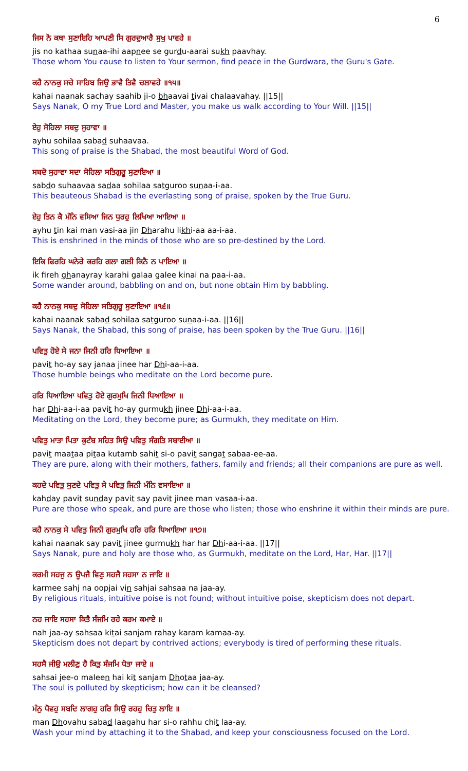6
ਜਿਸ ਨੋ ਕਥਾ ਸੁਣਾਇਹਿ ਆਪਣੀ ਸਿ ਗੁਰਦੁਆਰੈ ਸੁਖੁ ਪਾਵਹੇ ॥
jis no kathaa sunaa-ihi aapnee se gurdu-aarai sukh paavhay.
Those whom You cause to listen to Your sermon, find peace in the Gurdwara, the Guru's Gate.
ਕਹੈ ਨਾਨਕੁ ਸਚੇ ਸਾਹਿਬ ਜਿਉ ਭਾਵੈ ਤਿਵੈ ਚਲਾਵਹੇ ॥੧੫॥
kahai naanak sachay saahib ji-o bhaavai tivai chalaavahay. ||15||
Says Nanak, O my True Lord and Master, you make us walk according to Your Will. ||15||
ਏਹੁ ਸੋਹਿਲਾ ਸਬਦੁ ਸੁਹਾਵਾ ॥
ayhu sohilaa sabad suhaavaa.
This song of praise is the Shabad, the most beautiful Word of God.
ਸਬਦੋ ਸੁਹਾਵਾ ਸਦਾ ਸੋਹਿਲਾ ਸਤਿਗੁਰੂ ਸੁਣਾਇਆ ॥
sabdo suhaavaa sadaa sohilaa satguroo sunaa-i-aa.
This beauteous Shabad is the everlasting song of praise, spoken by the True Guru.
ਏਹੁ ਤਿਨ ਕੈ ਮੰਨਿ ਵਸਿਆ ਜਿਨ ਧੁਰਹੁ ਲਿਖਿਆ ਆਇਆ ॥
ayhu tin kai man vasi-aa jin Dharahu likhi-aa aa-i-aa.
This is enshrined in the minds of those who are so pre-destined by the Lord.
ਇਕਿ ਫਿਰਹਿ ਘਨੇਰੇ ਕਰਹਿ ਗਲਾ ਗਲੀ ਕਿਨੈ ਨ ਪਾਇਆ ॥
ik fireh ghanayray karahi galaa galee kinai na paa-i-aa.
Some wander around, babbling on and on, but none obtain Him by babbling.
ਕਹੈ ਨਾਨਕੁ ਸਬਦੁ ਸੋਹਿਲਾ ਸਤਿਗੁਰੂ ਸੁਣਾਇਆ ॥੧੬॥
kahai naanak sabad sohilaa satguroo sunaa-i-aa. ||16||
Says Nanak, the Shabad, this song of praise, has been spoken by the True Guru. ||16||
ਪਵਿਤੁ ਹੋਏ ਸੇ ਜਨਾ ਜਿਨੀ ਹਰਿ ਧਿਆਇਆ ॥
pavit ho-ay say janaa jinee har Dhi-aa-i-aa.
Those humble beings who meditate on the Lord become pure.
ਹਰਿ ਧਿਆਇਆ ਪਵਿਤੁ ਹੋਏ ਗੁਰਮੁਖਿ ਜਿਨੀ ਧਿਆਇਆ ॥
har Dhi-aa-i-aa pavit ho-ay gurmukh jinee Dhi-aa-i-aa.
Meditating on the Lord, they become pure; as Gurmukh, they meditate on Him.
ਪਵਿਤੁ ਮਾਤਾ ਪਿਤਾ ਕੁਟੰਬ ਸਹਿਤ ਸਿਉ ਪਵਿਤੁ ਸੰਗਤਿ ਸਬਾਈਆ ॥
pavit maataa pitaa kutamb sahit si-o pavit sangat sabaa-ee-aa.
They are pure, along with their mothers, fathers, family and friends; all their companions are pure as well.
ਕਹਦੇ ਪਵਿਤੁ ਸੁਣਦੇ ਪਵਿਤੁ ਸੇ ਪਵਿਤੁ ਜਿਨੀ ਮੰਨਿ ਵਸਾਇਆ ॥
kahday pavit sunday pavit say pavit jinee man vasaa-i-aa.
Pure are those who speak, and pure are those who listen; those who enshrine it within their minds are pure.
ਕਹੈ ਨਾਨਕੁ ਸੇ ਪਵਿਤੁ ਜਿਨੀ ਗੁਰਮੁਖਿ ਹਰਿ ਹਰਿ ਧਿਆਇਆ ॥੧੭॥
kahai naanak say pavit jinee gurmukh har har Dhi-aa-i-aa. ||17||
Says Nanak, pure and holy are those who, as Gurmukh, meditate on the Lord, Har, Har. ||17||
ਕਰਮੀ ਸਹਜੁ ਨ ਊਪਜੈ ਵਿਣੁ ਸਹਜੈ ਸਹਸਾ ਨ ਜਾਇ ॥
karmee sahj na oopjai vin sahjai sahsaa na jaa-ay.
By religious rituals, intuitive poise is not found; without intuitive poise, skepticism does not depart.
ਨਹ ਜਾਇ ਸਹਸਾ ਕਿਤੈ ਸੰਜਮਿ ਰਹੇ ਕਰਮ ਕਮਾਏ ॥
nah jaa-ay sahsaa kitai sanjam rahay karam kamaa-ay.
Skepticism does not depart by contrived actions; everybody is tired of performing these rituals.
ਸਹਸੈ ਜੀਉ ਮਲੀਣੁ ਹੈ ਕਿਤੁ ਸੰਜਮਿ ਧੋਤਾ ਜਾਏ ॥
sahsai jee-o maleen hai kit sanjam Dhotaa jaa-ay.
The soul is polluted by skepticism; how can it be cleansed?
ਮੰਨੁ ਧੋਵਹੁ ਸਬਦਿ ਲਾਗਹੁ ਹਰਿ ਸਿਉ ਰਹਹੁ ਚਿਤੁ ਲਾਇ ॥
man Dhovahu sabad laagahu har si-o rahhu chit laa-ay.
Wash your mind by attaching it to the Shabad, and keep your consciousness focused on the Lord.